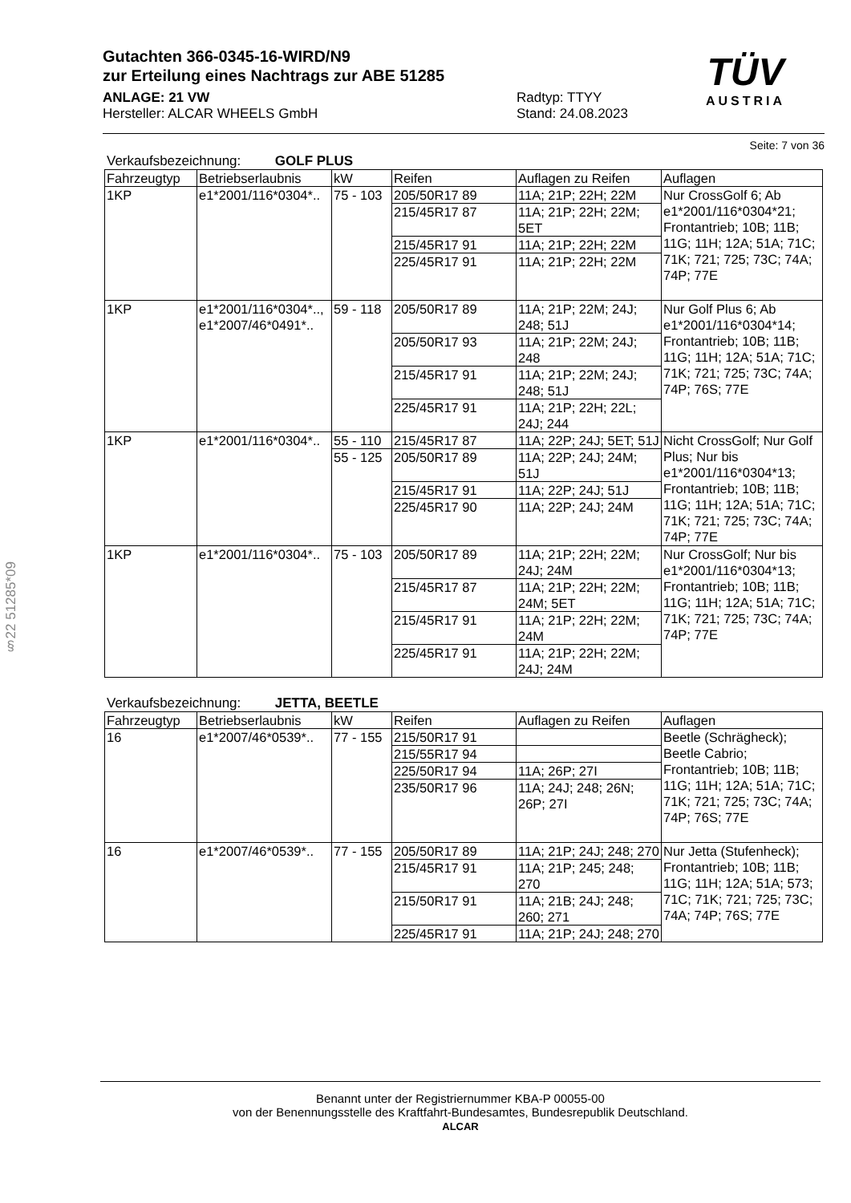TÜV
AUSTRIA
Gutachten 366-0345-16-WIRD/N9
zur Erteilung eines Nachtrags zur ABE 51285
ANLAGE: 21 VW
Hersteller: ALCAR WHEELS GmbH
Radtyp: TTYY
Stand: 24.08.2023
Seite: 7 von 36
Verkaufsbezeichnung: GOLF PLUS
| Fahrzeugtyp | Betriebserlaubnis | kW | Reifen | Auflagen zu Reifen | Auflagen |
| --- | --- | --- | --- | --- | --- |
| 1KP | e1*2001/116*0304*.. | 75 - 103 | 205/50R17 89 | 11A; 21P; 22H; 22M | Nur CrossGolf 6; Ab e1*2001/116*0304*21; Frontantrieb; 10B; 11B; 11G; 11H; 12A; 51A; 71C; 71K; 721; 725; 73C; 74A; 74P; 77E |
| | | | 215/45R17 87 | 11A; 21P; 22H; 22M; 5ET | |
| | | | 215/45R17 91 | 11A; 21P; 22H; 22M | |
| | | | 225/45R17 91 | 11A; 21P; 22H; 22M | |
| 1KP | e1*2001/116*0304*.., e1*2007/46*0491*.. | 59 - 118 | 205/50R17 89 | 11A; 21P; 22M; 24J; 248; 51J | Nur Golf Plus 6; Ab e1*2001/116*0304*14; Frontantrieb; 10B; 11B; 11G; 11H; 12A; 51A; 71C; 71K; 721; 725; 73C; 74A; 74P; 76S; 77E |
| | | | 205/50R17 93 | 11A; 21P; 22M; 24J; 248 | |
| | | | 215/45R17 91 | 11A; 21P; 22M; 24J; 248; 51J | |
| | | | 225/45R17 91 | 11A; 21P; 22H; 22L; 24J; 244 | |
| 1KP | e1*2001/116*0304*.. | 55 - 110 | 215/45R17 87 | 11A; 22P; 24J; 5ET; 51J | Nicht CrossGolf; Nur Golf Plus; Nur bis e1*2001/116*0304*13; Frontantrieb; 10B; 11B; 11G; 11H; 12A; 51A; 71C; 71K; 721; 725; 73C; 74A; 74P; 77E |
| | | 55 - 125 | 205/50R17 89 | 11A; 22P; 24J; 24M; 51J | |
| | | | 215/45R17 91 | 11A; 22P; 24J; 51J | |
| | | | 225/45R17 90 | 11A; 22P; 24J; 24M | |
| 1KP | e1*2001/116*0304*.. | 75 - 103 | 205/50R17 89 | 11A; 21P; 22H; 22M; 24J; 24M | Nur CrossGolf; Nur bis e1*2001/116*0304*13; Frontantrieb; 10B; 11B; 11G; 11H; 12A; 51A; 71C; 71K; 721; 725; 73C; 74A; 74P; 77E |
| | | | 215/45R17 87 | 11A; 21P; 22H; 22M; 24M; 5ET | |
| | | | 215/45R17 91 | 11A; 21P; 22H; 22M; 24M | |
| | | | 225/45R17 91 | 11A; 21P; 22H; 22M; 24J; 24M | |
Verkaufsbezeichnung: JETTA, BEETLE
| Fahrzeugtyp | Betriebserlaubnis | kW | Reifen | Auflagen zu Reifen | Auflagen |
| --- | --- | --- | --- | --- | --- |
| 16 | e1*2007/46*0539*.. | 77 - 155 | 215/50R17 91 | | Beetle (Schrägheck); Beetle Cabrio; Frontantrieb; 10B; 11B; 11G; 11H; 12A; 51A; 71C; 71K; 721; 725; 73C; 74A; 74P; 76S; 77E |
| | | | 215/55R17 94 | | |
| | | | 225/50R17 94 | 11A; 26P; 27I | |
| | | | 235/50R17 96 | 11A; 24J; 248; 26N; 26P; 27I | |
| 16 | e1*2007/46*0539*.. | 77 - 155 | 205/50R17 89 | 11A; 21P; 24J; 248; 270 | Nur Jetta (Stufenheck); Frontantrieb; 10B; 11B; 11G; 11H; 12A; 51A; 573; 71C; 71K; 721; 725; 73C; 74A; 74P; 76S; 77E |
| | | | 215/45R17 91 | 11A; 21P; 245; 248; 270 | |
| | | | 215/50R17 91 | 11A; 21B; 24J; 248; 260; 271 | |
| | | | 225/45R17 91 | 11A; 21P; 24J; 248; 270 | |
§22 51285*09
Benannt unter der Registriernummer KBA-P 00055-00
von der Benennungsstelle des Kraftfahrt-Bundesamtes, Bundesrepublik Deutschland.
ALCAR